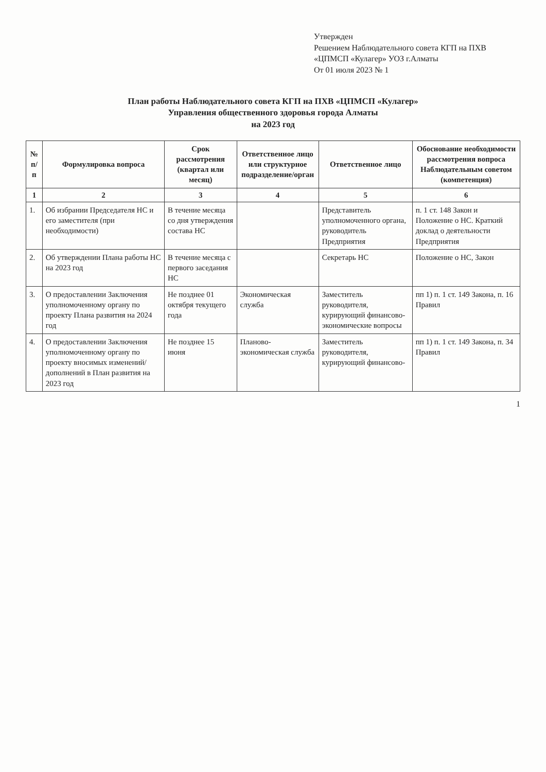Утвержден
Решением Наблюдательного совета КГП на ПХВ «ЦПМСП «Кулагер» УОЗ г.Алматы
От 01 июля 2023 № 1
План работы Наблюдательного совета КГП на ПХВ «ЦПМСП «Кулагер»
Управления общественного здоровья города Алматы
на 2023 год
| № п/п | Формулировка вопроса | Срок рассмотрения (квартал или месяц) | Ответственное лицо или структурное подразделение/орган | Ответственное лицо | Обоснование необходимости рассмотрения вопроса Наблюдательным советом (компетенция) |
| --- | --- | --- | --- | --- | --- |
| 1 | 2 | 3 | 4 | 5 | 6 |
| 1. | Об избрании Председателя НС и его заместителя (при необходимости) | В течение месяца со дня утверждения состава НС | | Представитель уполномоченного органа, руководитель Предприятия | п. 1 ст. 148 Закон и Положение о НС. Краткий доклад о деятельности Предприятия |
| 2. | Об утверждении Плана работы НС на 2023 год | В течение месяца с первого заседания НС | | Секретарь НС | Положение о НС, Закон |
| 3. | О предоставлении Заключения уполномоченному органу по проекту Плана развития на 2024 год | Не позднее 01 октября текущего года | Экономическая служба | Заместитель руководителя, курирующий финансово-экономические вопросы | пп 1) п. 1 ст. 149 Закона, п. 16 Правил |
| 4. | О предоставлении Заключения уполномоченному органу по проекту вносимых изменений/ дополнений в План развития на 2023 год | Не позднее 15 июня | Планово-экономическая служба | Заместитель руководителя, курирующий финансово- | пп 1) п. 1 ст. 149 Закона, п. 34 Правил |
1